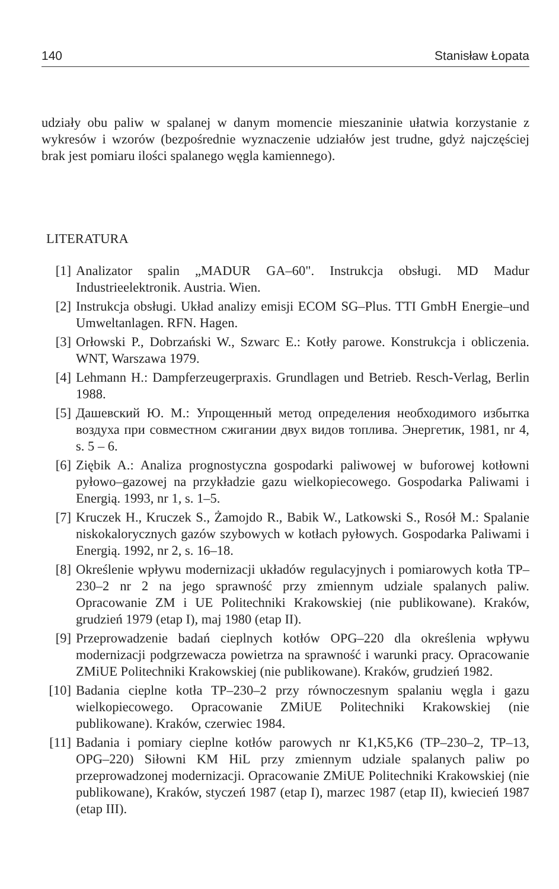140 Stanisław Łopata
udziały obu paliw w spalanej w danym momencie mieszaninie ułatwia korzystanie z wykresów i wzorów (bezpośrednie wyznaczenie udziałów jest trudne, gdyż najczęściej brak jest pomiaru ilości spalanego węgla kamiennego).
LITERATURA
[1] Analizator spalin „MADUR GA–60". Instrukcja obsługi. MD Madur Industrieelektronik. Austria. Wien.
[2] Instrukcja obsługi. Układ analizy emisji ECOM SG–Plus. TTI GmbH Energie–und Umweltanlagen. RFN. Hagen.
[3] Orłowski P., Dobrzański W., Szwarc E.: Kotły parowe. Konstrukcja i obliczenia. WNT, Warszawa 1979.
[4] Lehmann H.: Dampferzeugerpraxis. Grundlagen und Betrieb. Resch-Verlag, Berlin 1988.
[5] Дашевский Ю. М.: Упрощенный метод определения необходимого избытка воздуха при совместном сжигании двух видов топлива. Энергетик, 1981, nr 4, s. 5 – 6.
[6] Ziębik A.: Analiza prognostyczna gospodarki paliwowej w buforowej kotłowni pyłowo–gazowej na przykładzie gazu wielkopiecowego. Gospodarka Paliwami i Energią. 1993, nr 1, s. 1–5.
[7] Kruczek H., Kruczek S., Żamojdo R., Babik W., Latkowski S., Rosół M.: Spalanie niskokalorycznych gazów szybowych w kotłach pyłowych. Gospodarka Paliwami i Energią. 1992, nr 2, s. 16–18.
[8] Określenie wpływu modernizacji układów regulacyjnych i pomiarowych kotła TP–230–2 nr 2 na jego sprawność przy zmiennym udziale spalanych paliw. Opracowanie ZM i UE Politechniki Krakowskiej (nie publikowane). Kraków, grudzień 1979 (etap I), maj 1980 (etap II).
[9] Przeprowadzenie badań cieplnych kotłów OPG–220 dla określenia wpływu modernizacji podgrzewacza powietrza na sprawność i warunki pracy. Opracowanie ZMiUE Politechniki Krakowskiej (nie publikowane). Kraków, grudzień 1982.
[10] Badania cieplne kotła TP–230–2 przy równoczesnym spalaniu węgla i gazu wielkopiecowego. Opracowanie ZMiUE Politechniki Krakowskiej (nie publikowane). Kraków, czerwiec 1984.
[11] Badania i pomiary cieplne kotłów parowych nr K1,K5,K6 (TP–230–2, TP–13, OPG–220) Siłowni KM HiL przy zmiennym udziale spalanych paliw po przeprowadzonej modernizacji. Opracowanie ZMiUE Politechniki Krakowskiej (nie publikowane), Kraków, styczeń 1987 (etap I), marzec 1987 (etap II), kwiecień 1987 (etap III).